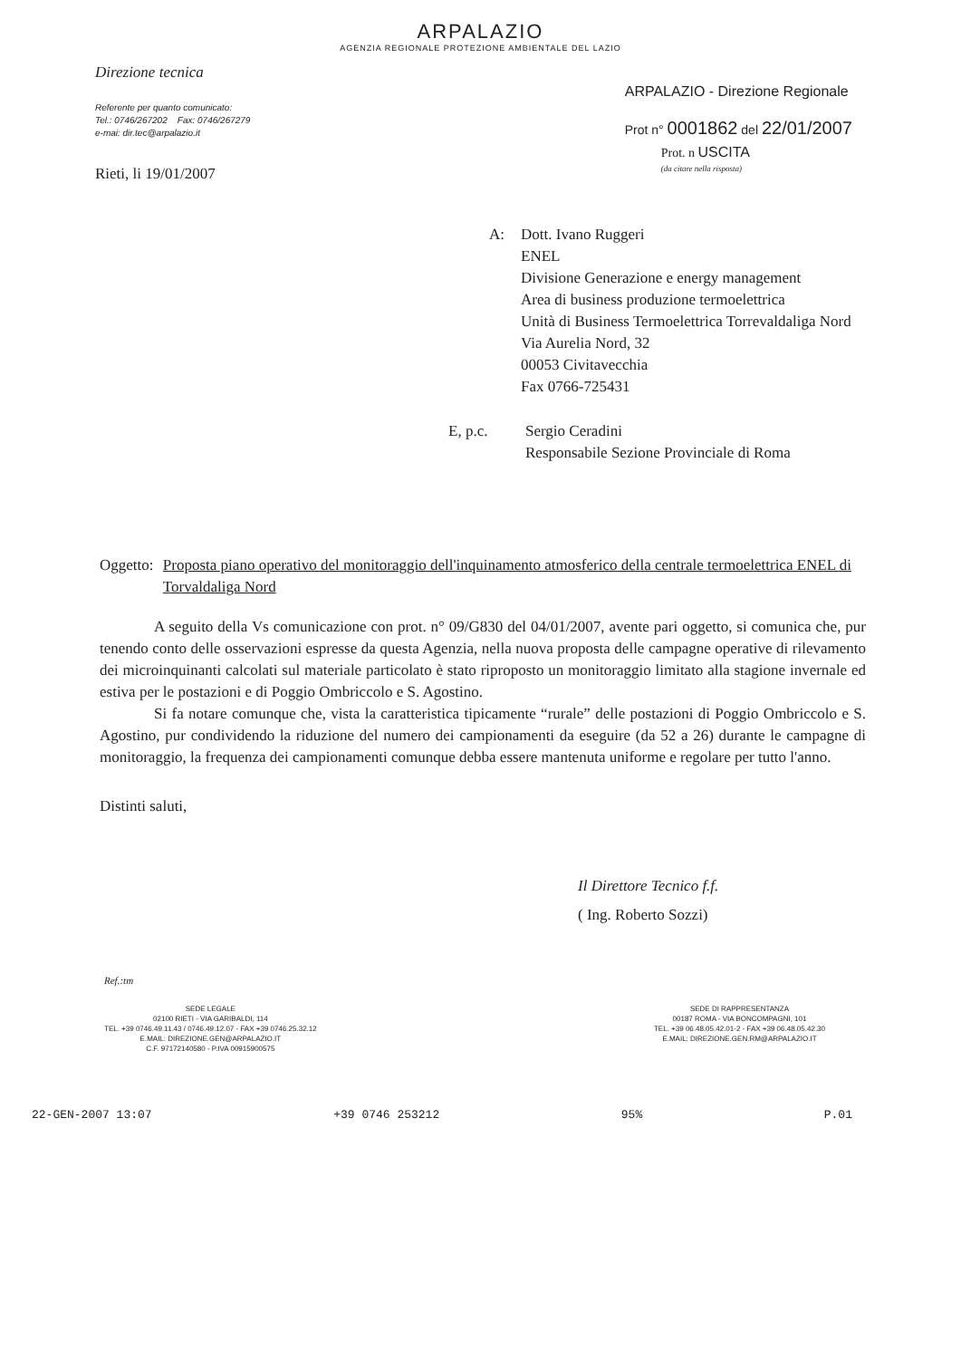ARPALAZIO
AGENZIA REGIONALE PROTEZIONE AMBIENTALE DEL LAZIO
Direzione tecnica
Referente per quanto comunicato:
Tel.: 0746/267202 Fax: 0746/267279
e-mai: dir.tec@arpalazio.it
Rieti, li 19/01/2007
ARPALAZIO - Direzione Regionale
Prot n° 0001862 del 22/01/2007
Prot. n USCITA
(da citare nella risposta)
A: Dott. Ivano Ruggeri
ENEL
Divisione Generazione e energy management
Area di business produzione termoelettrica
Unità di Business Termoelettrica Torrevaldaliga Nord
Via Aurelia Nord, 32
00053 Civitavecchia
Fax 0766-725431
E, p.c. Sergio Ceradini
Responsabile Sezione Provinciale di Roma
Oggetto:
Proposta piano operativo del monitoraggio dell'inquinamento atmosferico della centrale termoelettrica ENEL di Torvaldaliga Nord
A seguito della Vs comunicazione con prot. n° 09/G830 del 04/01/2007, avente pari oggetto, si comunica che, pur tenendo conto delle osservazioni espresse da questa Agenzia, nella nuova proposta delle campagne operative di rilevamento dei microinquinanti calcolati sul materiale particolato è stato riproposto un monitoraggio limitato alla stagione invernale ed estiva per le postazioni e di Poggio Ombriccolo e S. Agostino.
Si fa notare comunque che, vista la caratteristica tipicamente “rurale” delle postazioni di Poggio Ombriccolo e S. Agostino, pur condividendo la riduzione del numero dei campionamenti da eseguire (da 52 a 26) durante le campagne di monitoraggio, la frequenza dei campionamenti comunque debba essere mantenuta uniforme e regolare per tutto l'anno.
Distinti saluti,
Il Direttore Tecnico f.f.
( Ing. Roberto Sozzi)
Ref.:tm
SEDE LEGALE
02100 RIETI - VIA GARIBALDI, 114
TEL. +39 0746.49.11.43 / 0746.49.12.07 - FAX +39 0746.25.32.12
E.MAIL: DIREZIONE.GEN@ARPALAZIO.IT
C.F. 97172140580 - P.IVA 00915900575
SEDE DI RAPPRESENTANZA
00187 ROMA - VIA BONCOMPAGNI, 101
TEL. +39 06.48.05.42.01-2 - FAX +39 06.48.05.42.30
E.MAIL: DIREZIONE.GEN.RM@ARPALAZIO.IT
22-GEN-2007 13:07 +39 0746 253212 95% P.01